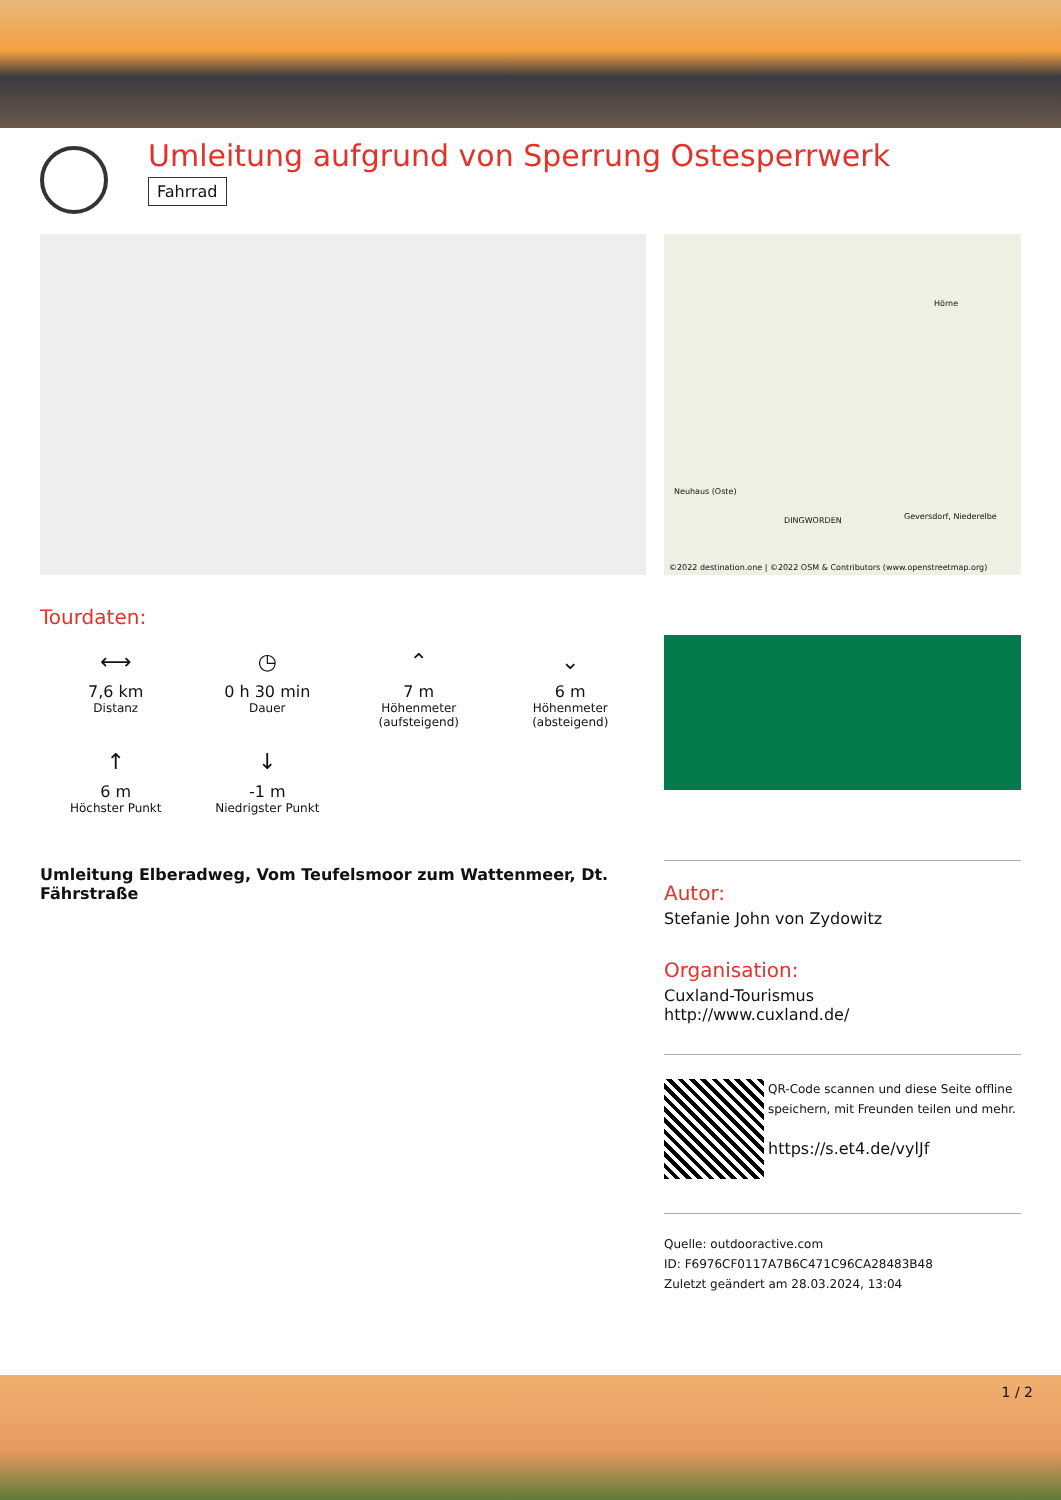Umleitung aufgrund von Sperrung Ostesperrwerk
Fahrrad
Tourdaten:
⟷
7,6 km
Distanz
◷
0 h 30 min
Dauer
⌃
7 m
Höhenmeter
(aufsteigend)
⌄
6 m
Höhenmeter
(absteigend)
↑
6 m
Höchster Punkt
↓
-1 m
Niedrigster Punkt
Umleitung Elberadweg, Vom Teufelsmoor zum Wattenmeer, Dt. Fährstraße
Hörne
Neuhaus (Oste)
DINGWORDEN Geversdorf, Niederelbe
©2022 destination.one | ©2022 OSM & Contributors (www.openstreetmap.org)
Autor:
Stefanie John von Zydowitz
Organisation:
Cuxland-Tourismus
http://www.cuxland.de/
QR-Code scannen und diese Seite offline speichern, mit Freunden teilen und mehr.
https://s.et4.de/vylJf
Quelle: outdooractive.com
ID: F6976CF0117A7B6C471C96CA28483B48
Zuletzt geändert am 28.03.2024, 13:04
1 / 2